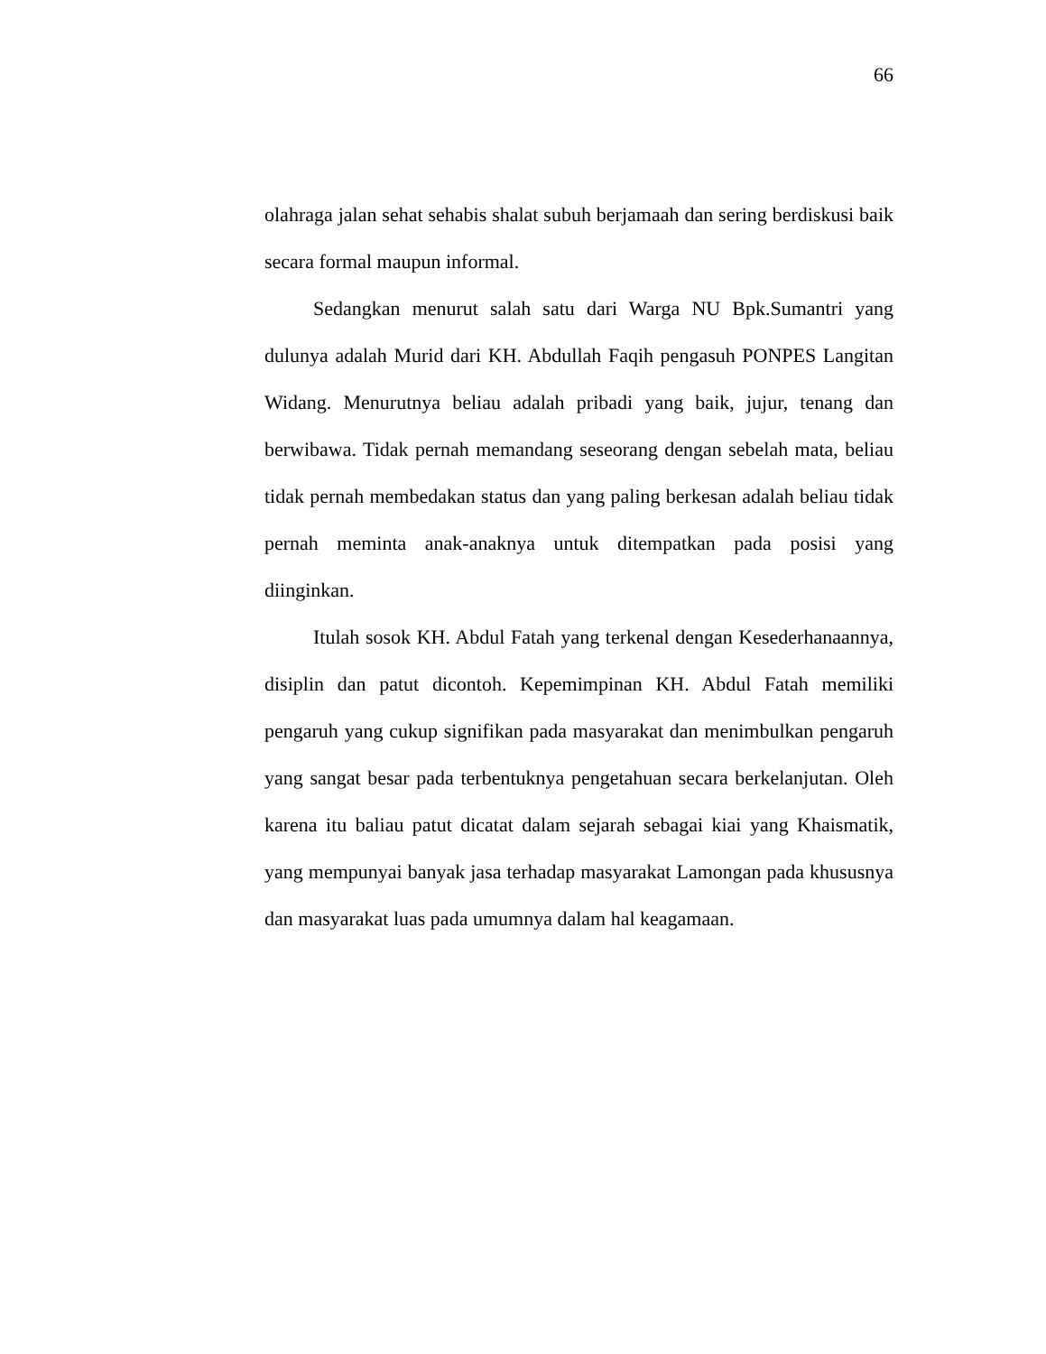66
olahraga jalan sehat sehabis shalat subuh berjamaah dan sering berdiskusi baik secara formal maupun informal.
Sedangkan menurut salah satu dari Warga NU Bpk.Sumantri yang dulunya adalah Murid dari KH. Abdullah Faqih pengasuh PONPES Langitan Widang. Menurutnya beliau adalah pribadi yang baik, jujur, tenang dan berwibawa. Tidak pernah memandang seseorang dengan sebelah mata, beliau tidak pernah membedakan status dan yang paling berkesan adalah beliau tidak pernah meminta anak-anaknya untuk ditempatkan pada posisi yang diinginkan.
Itulah sosok KH. Abdul Fatah yang terkenal dengan Kesederhanaannya, disiplin dan patut dicontoh. Kepemimpinan KH. Abdul Fatah memiliki pengaruh yang cukup signifikan pada masyarakat dan menimbulkan pengaruh yang sangat besar pada terbentuknya pengetahuan secara berkelanjutan. Oleh karena itu baliau patut dicatat dalam sejarah sebagai kiai yang Khaismatik, yang mempunyai banyak jasa terhadap masyarakat Lamongan pada khususnya dan masyarakat luas pada umumnya dalam hal keagamaan.